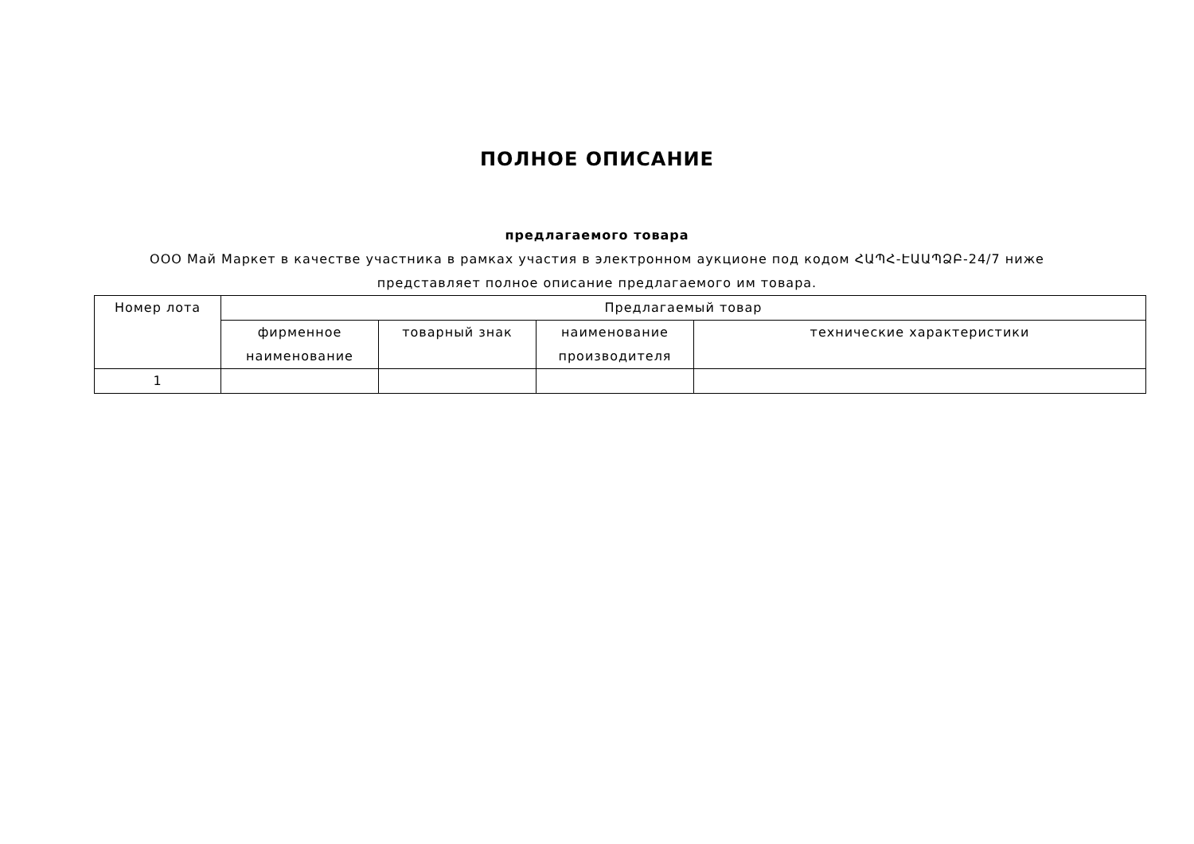ПОЛНОЕ ОПИСАНИЕ
предлагаемого товара
ООО Май Маркет в качестве участника в рамках участия в электронном аукционе под кодом ՀԱՊՀ-ԷԱԱՊՁԲ-24/7 ниже
представляет полное описание предлагаемого им товара.
| Номер лота | Предлагаемый товар | | | |
| --- | --- | --- | --- | --- |
| | фирменное наименование | товарный знак | наименование производителя | технические характеристики |
| 1 | | | | |